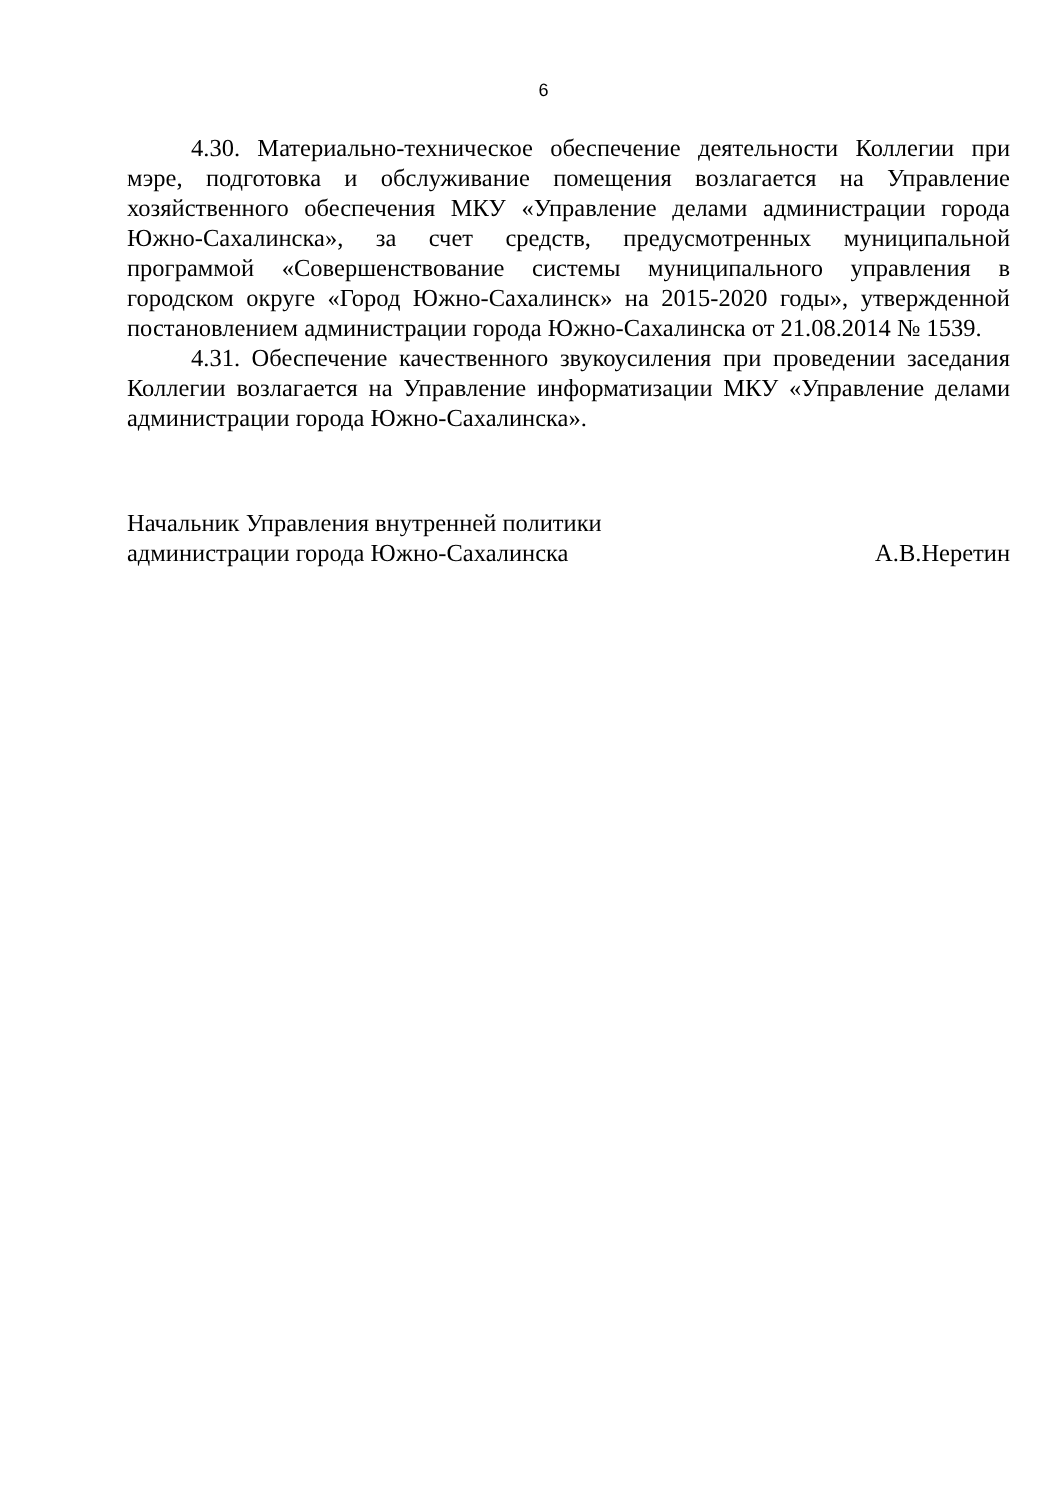6
4.30. Материально-техническое обеспечение деятельности Коллегии при мэре, подготовка и обслуживание помещения возлагается на Управление хозяйственного обеспечения МКУ «Управление делами администрации города Южно-Сахалинска», за счет средств, предусмотренных муниципальной программой «Совершенствование системы муниципального управления в городском округе «Город Южно-Сахалинск» на 2015-2020 годы», утвержденной постановлением администрации города Южно-Сахалинска от 21.08.2014 № 1539.
4.31. Обеспечение качественного звукоусиления при проведении заседания Коллегии возлагается на Управление информатизации МКУ «Управление делами администрации города Южно-Сахалинска».
Начальник Управления внутренней политики
администрации города Южно-Сахалинска А.В.Неретин